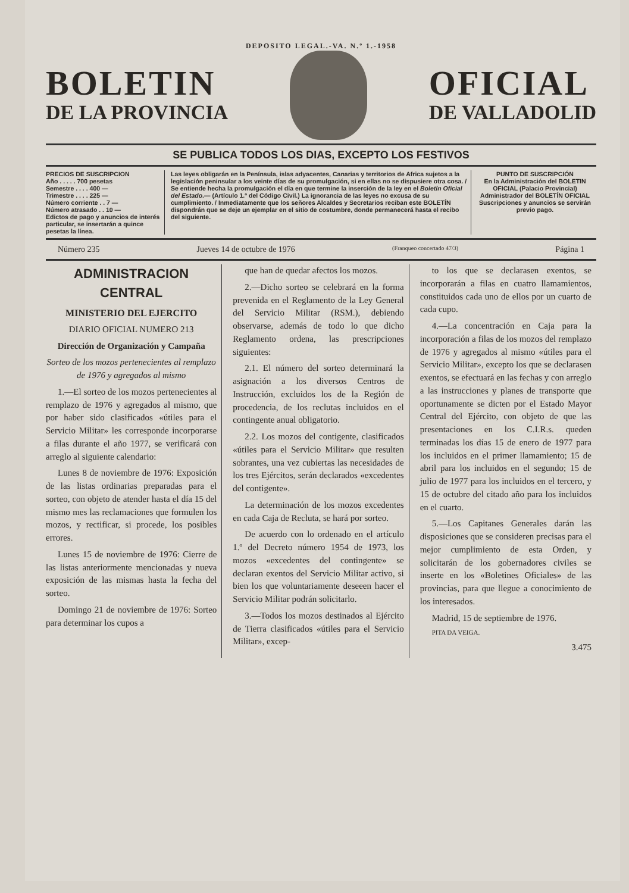DEPOSITO LEGAL.-VA. N.º 1.-1958
BOLETIN
DE LA PROVINCIA
OFICIAL
DE VALLADOLID
SE PUBLICA TODOS LOS DIAS, EXCEPTO LOS FESTIVOS
PRECIOS DE SUSCRIPCION
Año . . . . . 700 pesetas
Semestre . . . . 400 —
Trimestre . . . . 225 —
Número corriente . . 7 —
Número atrasado . . 10 —
Edictos de pago y anuncios de interés particular, se insertarán a quince pesetas la línea.
Las leyes obligarán en la Península, islas adyacentes, Canarias y territorios de Africa sujetos a la legislación peninsular a los veinte días de su promulgación, si en ellas no se dispusiere otra cosa. / Se entiende hecha la promulgación el día en que termine la inserción de la ley en el Boletín Oficial del Estado.— (Artículo 1.º del Código Civil.) La ignorancia de las leyes no excusa de su cumplimiento. / Inmediatamente que los señores Alcaldes y Secretarios reciban este BOLETÍN dispondrán que se deje un ejemplar en el sitio de costumbre, donde permanecerá hasta el recibo del siguiente.
PUNTO DE SUSCRIPCIÓN
En la Administración del BOLETIN OFICIAL (Palacio Provincial)
Administrador del BOLETÍN OFICIAL
Suscripciones y anuncios se servirán previo pago.
Número 235 Jueves 14 de octubre de 1976 (Franqueo concertado 47/3) Página 1
ADMINISTRACION CENTRAL
MINISTERIO DEL EJERCITO
DIARIO OFICIAL NUMERO 213
Dirección de Organización y Campaña
Sorteo de los mozos pertenecientes al remplazo de 1976 y agregados al mismo
1.—El sorteo de los mozos pertenecientes al remplazo de 1976 y agregados al mismo, que por haber sido clasificados «útiles para el Servicio Militar» les corresponde incorporarse a filas durante el año 1977, se verificará con arreglo al siguiente calendario:
Lunes 8 de noviembre de 1976: Exposición de las listas ordinarias preparadas para el sorteo, con objeto de atender hasta el día 15 del mismo mes las reclamaciones que formulen los mozos, y rectificar, si procede, los posibles errores.
Lunes 15 de noviembre de 1976: Cierre de las listas anteriormente mencionadas y nueva exposición de las mismas hasta la fecha del sorteo.
Domingo 21 de noviembre de 1976: Sorteo para determinar los cupos a
que han de quedar afectos los mozos.
2.—Dicho sorteo se celebrará en la forma prevenida en el Reglamento de la Ley General del Servicio Militar (RSM.), debiendo observarse, además de todo lo que dicho Reglamento ordena, las prescripciones siguientes:
2.1. El número del sorteo determinará la asignación a los diversos Centros de Instrucción, excluidos los de la Región de procedencia, de los reclutas incluidos en el contingente anual obligatorio.
2.2. Los mozos del contigente, clasificados «útiles para el Servicio Militar» que resulten sobrantes, una vez cubiertas las necesidades de los tres Ejércitos, serán declarados «excedentes del contigente».
La determinación de los mozos excedentes en cada Caja de Recluta, se hará por sorteo.
De acuerdo con lo ordenado en el artículo 1.º del Decreto número 1954 de 1973, los mozos «excedentes del contingente» se declaran exentos del Servicio Militar activo, si bien los que voluntariamente deseeen hacer el Servicio Militar podrán solicitarlo.
3.—Todos los mozos destinados al Ejército de Tierra clasificados «útiles para el Servicio Militar», excep-
to los que se declarasen exentos, se incorporarán a filas en cuatro llamamientos, constituidos cada uno de ellos por un cuarto de cada cupo.
4.—La concentración en Caja para la incorporación a filas de los mozos del remplazo de 1976 y agregados al mismo «útiles para el Servicio Militar», excepto los que se declarasen exentos, se efectuará en las fechas y con arreglo a las instrucciones y planes de transporte que oportunamente se dicten por el Estado Mayor Central del Ejército, con objeto de que las presentaciones en los C.I.R.s. queden terminadas los días 15 de enero de 1977 para los incluidos en el primer llamamiento; 15 de abril para los incluidos en el segundo; 15 de julio de 1977 para los incluidos en el tercero, y 15 de octubre del citado año para los incluidos en el cuarto.
5.—Los Capitanes Generales darán las disposiciones que se consideren precisas para el mejor cumplimiento de esta Orden, y solicitarán de los gobernadores civiles se inserte en los «Boletines Oficiales» de las provincias, para que llegue a conocimiento de los interesados.
Madrid, 15 de septiembre de 1976.
PITA DA VEIGA.
3.475